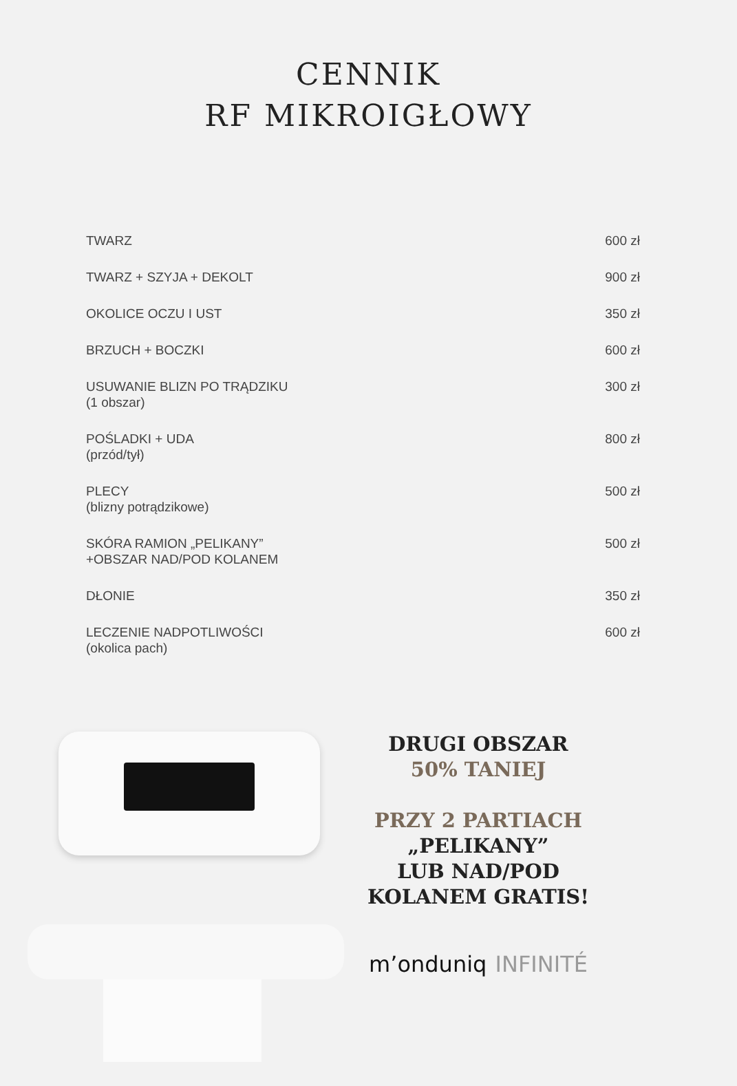CENNIK
RF MIKROIGŁOWY
| TWARZ | 600 zł |
| TWARZ + SZYJA + DEKOLT | 900 zł |
| OKOLICE OCZU I UST | 350 zł |
| BRZUCH + BOCZKI | 600 zł |
| USUWANIE BLIZN PO TRĄDZIKU (1 obszar) | 300 zł |
| POŚLADKI + UDA (przód/tył) | 800 zł |
| PLECY (blizny potrądzikowe) | 500 zł |
| SKÓRA RAMION „PELIKANY” +OBSZAR NAD/POD KOLANEM | 500 zł |
| DŁONIE | 350 zł |
| LECZENIE NADPOTLIWOŚCI (okolica pach) | 600 zł |
DRUGI OBSZAR
50% TANIEJ
PRZY 2 PARTIACH
„PELIKANY”
LUB NAD/POD
KOLANEM GRATIS!
m’onduniq INFINITÉ